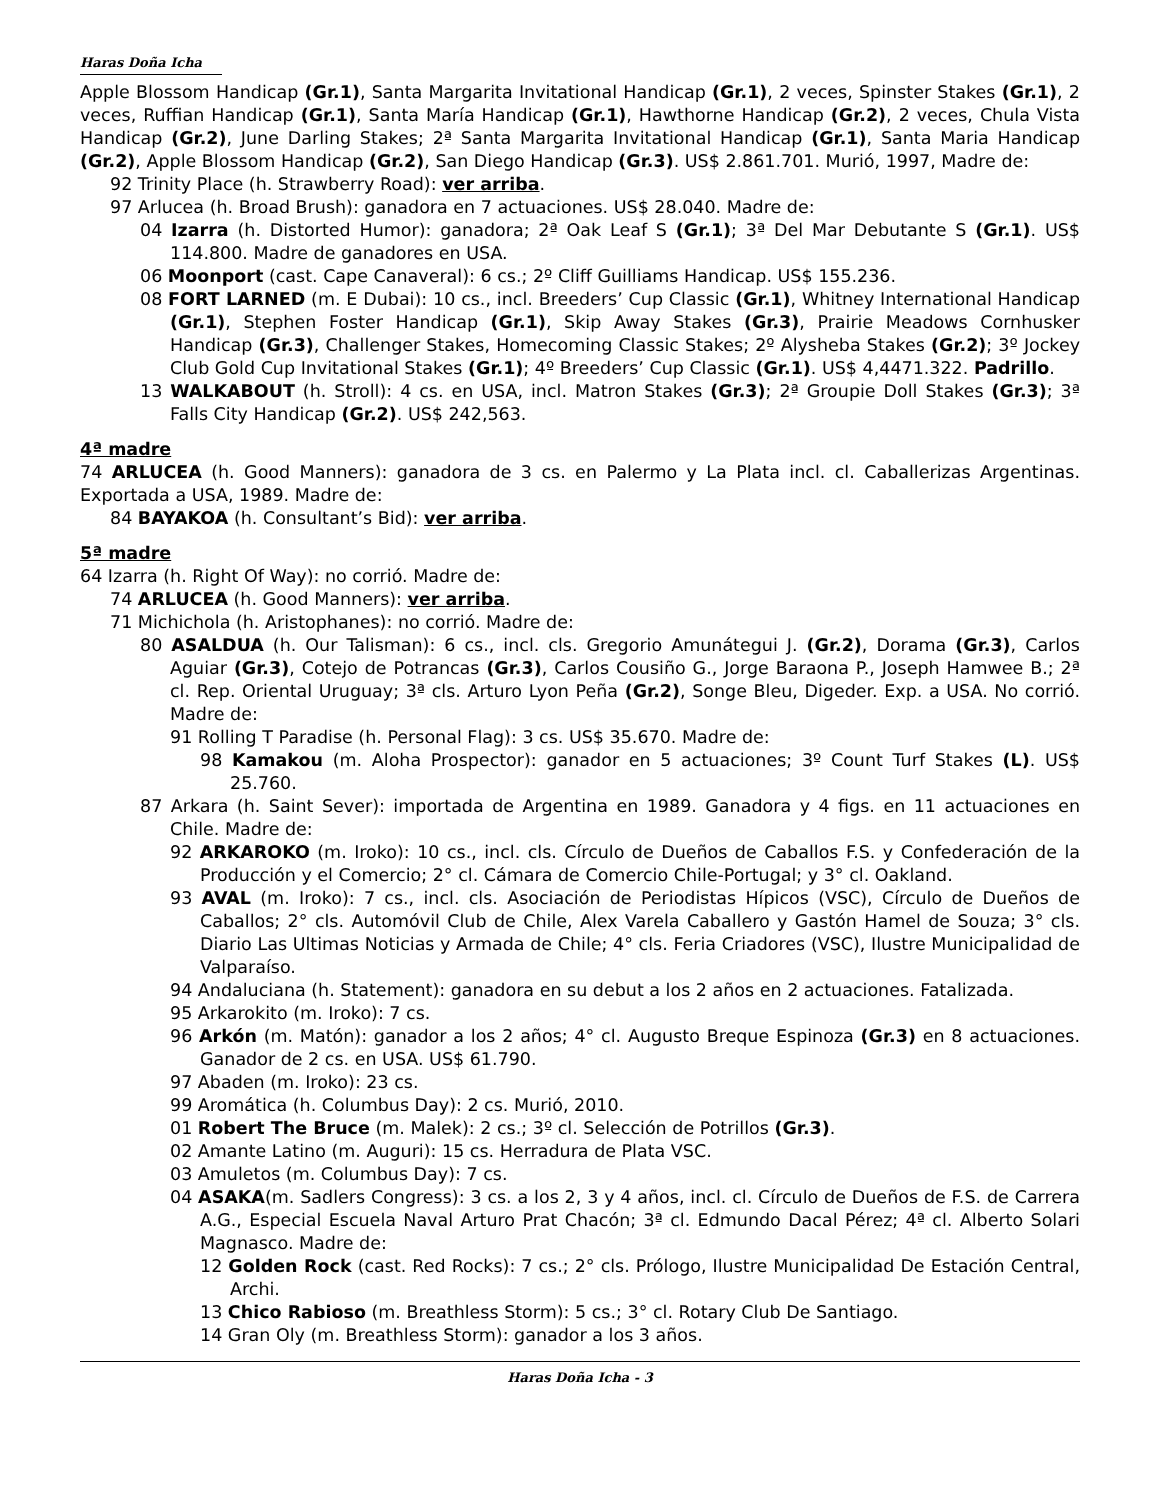Haras Doña Icha
Apple Blossom Handicap (Gr.1), Santa Margarita Invitational Handicap (Gr.1), 2 veces, Spinster Stakes (Gr.1), 2 veces, Ruffian Handicap (Gr.1), Santa María Handicap (Gr.1), Hawthorne Handicap (Gr.2), 2 veces, Chula Vista Handicap (Gr.2), June Darling Stakes; 2ª Santa Margarita Invitational Handicap (Gr.1), Santa Maria Handicap (Gr.2), Apple Blossom Handicap (Gr.2), San Diego Handicap (Gr.3). US$ 2.861.701. Murió, 1997, Madre de:
92 Trinity Place (h. Strawberry Road): ver arriba.
97 Arlucea (h. Broad Brush): ganadora en 7 actuaciones. US$ 28.040. Madre de:
04 Izarra (h. Distorted Humor): ganadora; 2ª Oak Leaf S (Gr.1); 3ª Del Mar Debutante S (Gr.1). US$ 114.800. Madre de ganadores en USA.
06 Moonport (cast. Cape Canaveral): 6 cs.; 2º Cliff Guilliams Handicap. US$ 155.236.
08 FORT LARNED (m. E Dubai): 10 cs., incl. Breeders’ Cup Classic (Gr.1), Whitney International Handicap (Gr.1), Stephen Foster Handicap (Gr.1), Skip Away Stakes (Gr.3), Prairie Meadows Cornhusker Handicap (Gr.3), Challenger Stakes, Homecoming Classic Stakes; 2º Alysheba Stakes (Gr.2); 3º Jockey Club Gold Cup Invitational Stakes (Gr.1); 4º Breeders’ Cup Classic (Gr.1). US$ 4,4471.322. Padrillo.
13 WALKABOUT (h. Stroll): 4 cs. en USA, incl. Matron Stakes (Gr.3); 2ª Groupie Doll Stakes (Gr.3); 3ª Falls City Handicap (Gr.2). US$ 242,563.
4ª madre
74 ARLUCEA (h. Good Manners): ganadora de 3 cs. en Palermo y La Plata incl. cl. Caballerizas Argentinas. Exportada a USA, 1989. Madre de:
84 BAYAKOA (h. Consultant’s Bid): ver arriba.
5ª madre
64 Izarra (h. Right Of Way): no corrió. Madre de:
74 ARLUCEA (h. Good Manners): ver arriba.
71 Michichola (h. Aristophanes): no corrió. Madre de:
80 ASALDUA (h. Our Talisman): 6 cs., incl. cls. Gregorio Amunátegui J. (Gr.2), Dorama (Gr.3), Carlos Aguiar (Gr.3), Cotejo de Potrancas (Gr.3), Carlos Cousiño G., Jorge Baraona P., Joseph Hamwee B.; 2ª cl. Rep. Oriental Uruguay; 3ª cls. Arturo Lyon Peña (Gr.2), Songe Bleu, Digeder. Exp. a USA. No corrió. Madre de:
91 Rolling T Paradise (h. Personal Flag): 3 cs. US$ 35.670. Madre de:
98 Kamakou (m. Aloha Prospector): ganador en 5 actuaciones; 3º Count Turf Stakes (L). US$ 25.760.
87 Arkara (h. Saint Sever): importada de Argentina en 1989. Ganadora y 4 figs. en 11 actuaciones en Chile. Madre de:
92 ARKAROKO (m. Iroko): 10 cs., incl. cls. Círculo de Dueños de Caballos F.S. y Confederación de la Producción y el Comercio; 2° cl. Cámara de Comercio Chile-Portugal; y 3° cl. Oakland.
93 AVAL (m. Iroko): 7 cs., incl. cls. Asociación de Periodistas Hípicos (VSC), Círculo de Dueños de Caballos; 2° cls. Automóvil Club de Chile, Alex Varela Caballero y Gastón Hamel de Souza; 3° cls. Diario Las Ultimas Noticias y Armada de Chile; 4° cls. Feria Criadores (VSC), Ilustre Municipalidad de Valparaíso.
94 Andaluciana (h. Statement): ganadora en su debut a los 2 años en 2 actuaciones. Fatalizada.
95 Arkarokito (m. Iroko): 7 cs.
96 Arkón (m. Matón): ganador a los 2 años; 4° cl. Augusto Breque Espinoza (Gr.3) en 8 actuaciones. Ganador de 2 cs. en USA. US$ 61.790.
97 Abaden (m. Iroko): 23 cs.
99 Aromática (h. Columbus Day): 2 cs. Murió, 2010.
01 Robert The Bruce (m. Malek): 2 cs.; 3º cl. Selección de Potrillos (Gr.3).
02 Amante Latino (m. Auguri): 15 cs. Herradura de Plata VSC.
03 Amuletos (m. Columbus Day): 7 cs.
04 ASAKA(m. Sadlers Congress): 3 cs. a los 2, 3 y 4 años, incl. cl. Círculo de Dueños de F.S. de Carrera A.G., Especial Escuela Naval Arturo Prat Chacón; 3ª cl. Edmundo Dacal Pérez; 4ª cl. Alberto Solari Magnasco. Madre de:
12 Golden Rock (cast. Red Rocks): 7 cs.; 2° cls. Prólogo, Ilustre Municipalidad De Estación Central, Archi.
13 Chico Rabioso (m. Breathless Storm): 5 cs.; 3° cl. Rotary Club De Santiago.
14 Gran Oly (m. Breathless Storm): ganador a los 3 años.
Haras Doña Icha - 3